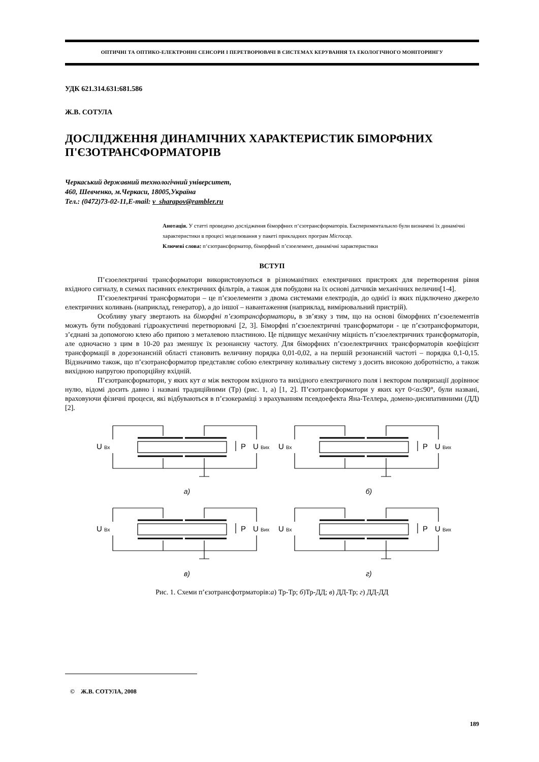ОПТИЧНІ ТА ОПТИКО-ЕЛЕКТРОННІ СЕНСОРИ І ПЕРЕТВОРЮВАЧІ В СИСТЕМАХ КЕРУВАННЯ ТА ЕКОЛОГІЧНОГО МОНІТОРИНГУ
УДК 621.314.631:681.586
Ж.В. СОТУЛА
ДОСЛІДЖЕННЯ ДИНАМІЧНИХ ХАРАКТЕРИСТИК БІМОРФНИХ П'ЄЗОТРАНСФОРМАТОРІВ
Черкаський державний технологічний університет,
460, Шевченко, м.Черкаси, 18005,Україна
Тел.: (0472)73-02-11,E-mail: v_sharapov@rambler.ru
Анотація. У статті проведено дослідження біморфних п‘єзотрансформаторів. Експериментальнло були визначені їх динамічні характеристики в процесі моделювання у пакеті прикладних програм Microcap.
Ключеві слова: п‘єзотрансформатор, біморфний п’єзоелемент, динамічні характеристики
ВСТУП
П’єзоелектричні трансформатори використовуються в різноманітних електричних пристроях для перетворення рівня вхідного сигналу, в схемах пасивних електричних фільтрів, а також для побудови на їх основі датчиків механічних величин[1-4].
П’єзоелектричні трансформатори – це п’єзоелементи з двома системами електродів, до однієї із яких підключено джерело електричних коливань (наприклад, генератор), а до іншої – навантаження (наприклад, вимірювальний пристрій).
Особливу увагу звертають на біморфні п’єзотрансформатори, в зв’язку з тим, що на основі біморфних п’єзоелементів можуть бути побудовані гідроакустичні перетворювачі [2, 3]. Біморфні п’єзоелектричні трансформатори - це п’єзотрансформатори, з’єднані за допомогою клею або припою з металевою пластиною. Це підвищує механічну міцність п’єзоелектричних трансформаторів, але одночасно з цим в 10-20 раз зменшує їх резонансну частоту. Для біморфних п’єзоелектричних трансформаторів коефіцієнт трансформації в дорезонансній області становить величину порядка 0,01-0,02, а на першій резонансній частоті – порядка 0,1-0,15. Відзначимо також, що п’єзотрансформатор представляє собою електричну коливальну систему з досить високою добротністю, а також вихідною напругою пропорційну вхідній.
П’єзотрансформатори, у яких кут α між вектором вхідного та вихідного електричного поля і вектором поляризації дорівнює нулю, відомі досить давно і названі традиційними (Тр) (рис. 1, а) [1, 2]. П’єзотрансформатори у яких кут 0<α≤90°, були названі, враховуючи фізичні процеси, які відбуваються в п’єзокераміці з врахуванням псевдоефекта Яна-Теллера, домено-дисипативними (ДД) [2].
а)
б)
в)
г)
U Вх
P
U Вих
U Вх
P
U Вих
U Вх
P
U Вих
U Вх
P
U Вих
Рис. 1. Схеми п’єзотрансфотрматорів:а) Тр-Тр; б)Тр-ДД; в) ДД-Тр; г) ДД-ДД
© Ж.В. СОТУЛА, 2008
189